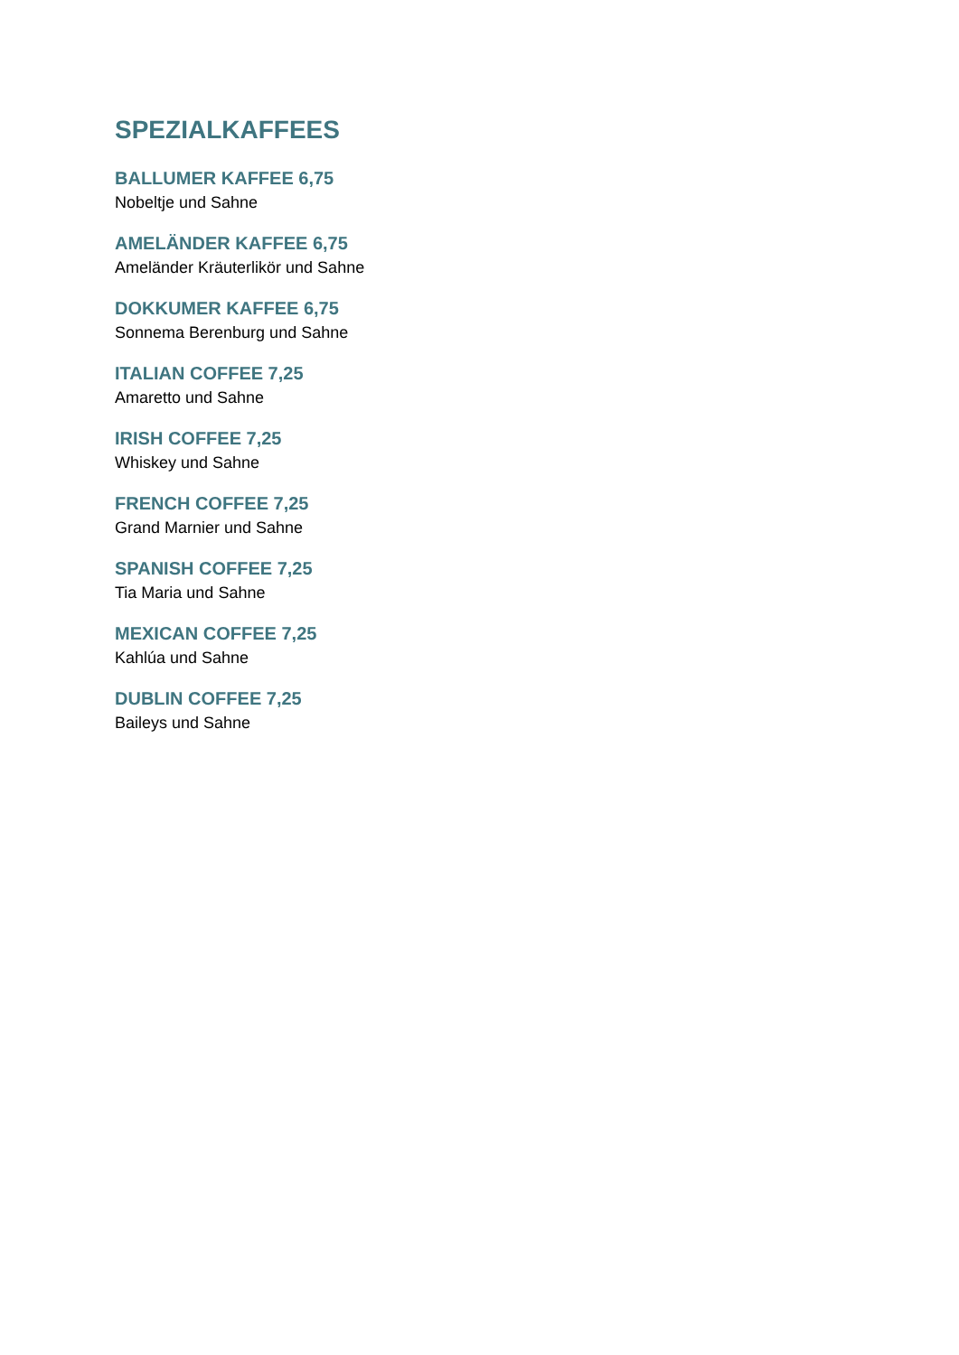SPEZIALKAFFEES
BALLUMER KAFFEE 6,75
Nobeltje und Sahne
AMELÄNDER KAFFEE 6,75
Ameländer Kräuterlikör und Sahne
DOKKUMER KAFFEE 6,75
Sonnema Berenburg und Sahne
ITALIAN COFFEE 7,25
Amaretto und Sahne
IRISH COFFEE 7,25
Whiskey und Sahne
FRENCH COFFEE 7,25
Grand Marnier und Sahne
SPANISH COFFEE 7,25
Tia Maria und Sahne
MEXICAN COFFEE 7,25
Kahlúa und Sahne
DUBLIN COFFEE 7,25
Baileys und Sahne